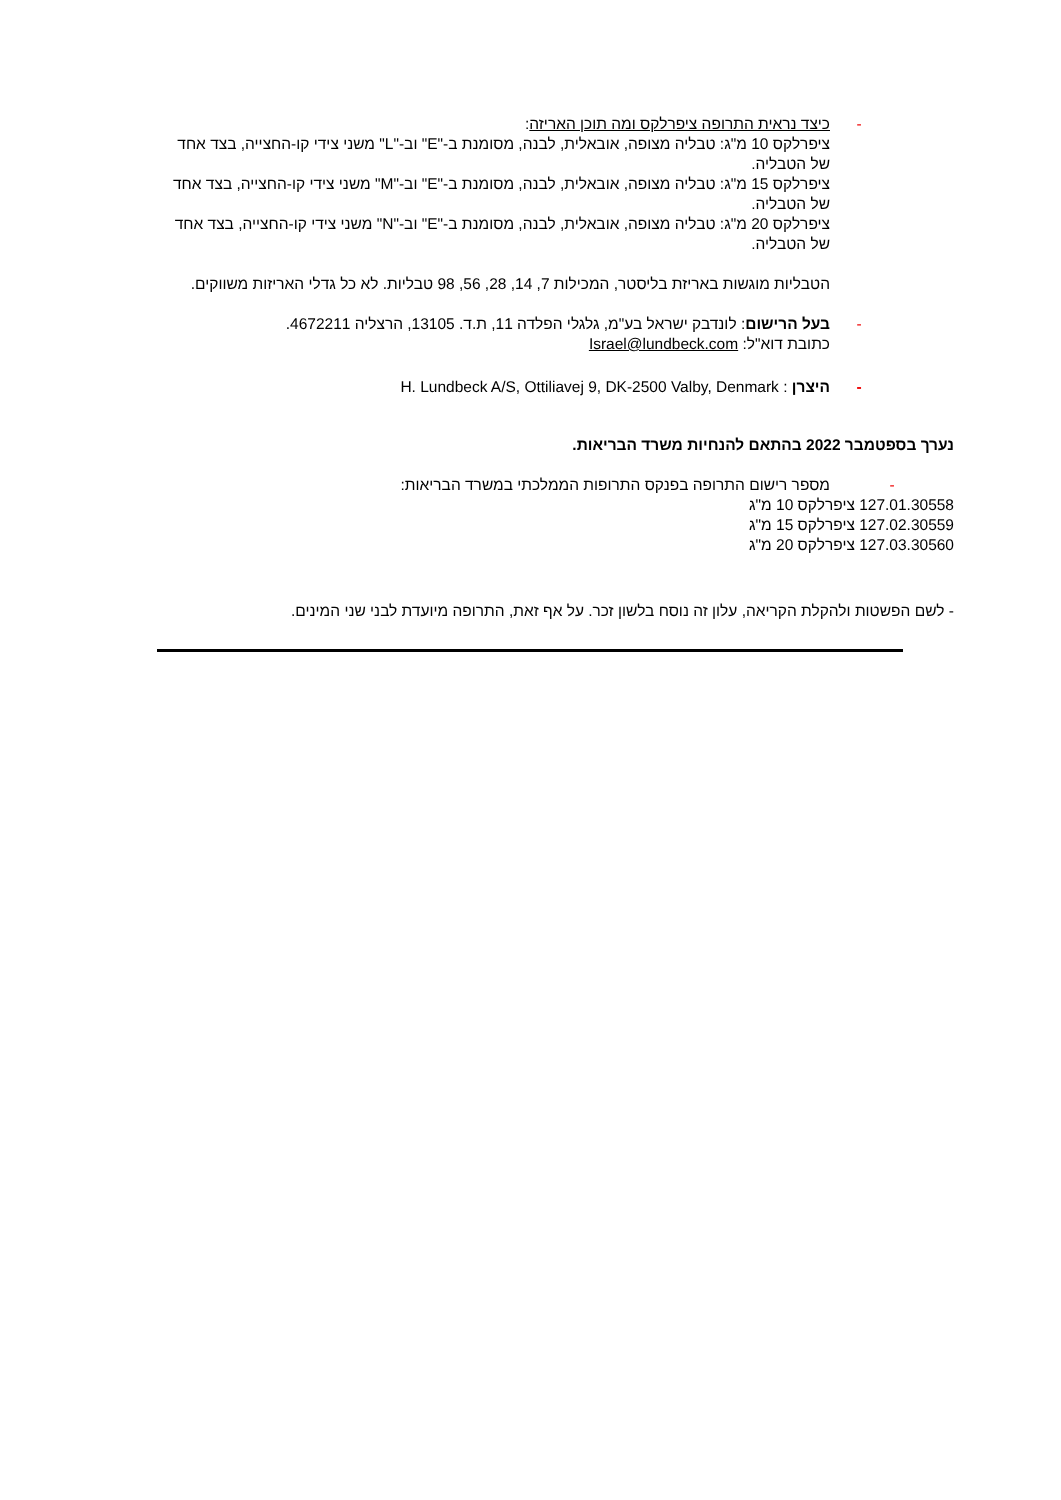- כיצד נראית התרופה ציפרלקס ומה תוכן האריזה:
ציפרלקס 10 מ"ג: טבליה מצופה, אובאלית, לבנה, מסומנת ב-"E" וב-"L" משני צידי קו-החצייה, בצד אחד של הטבליה.
ציפרלקס 15 מ"ג: טבליה מצופה, אובאלית, לבנה, מסומנת ב-"E" וב-"M" משני צידי קו-החצייה, בצד אחד של הטבליה.
ציפרלקס 20 מ"ג: טבליה מצופה, אובאלית, לבנה, מסומנת ב-"E" וב-"N" משני צידי קו-החצייה, בצד אחד של הטבליה.
הטבליות מוגשות באריזת בליסטר, המכילות 7, 14, 28, 56, 98 טבליות. לא כל גדלי האריזות משווקים.
- בעל הרישום: לונדבק ישראל בע"מ, גלגלי הפלדה 11, ת.ד. 13105, הרצליה 4672211.
כתובת דוא"ל: Israel@lundbeck.com
- היצרן : H. Lundbeck A/S, Ottiliavej 9, DK-2500 Valby, Denmark
נערך בספטמבר 2022 בהתאם להנחיות משרד הבריאות.
- מספר רישום התרופה בפנקס התרופות הממלכתי במשרד הבריאות:
127.01.30558 ציפרלקס 10 מ"ג
127.02.30559 ציפרלקס 15 מ"ג
127.03.30560 ציפרלקס 20 מ"ג
- לשם הפשטות ולהקלת הקריאה, עלון זה נוסח בלשון זכר. על אף זאת, התרופה מיועדת לבני שני המינים.